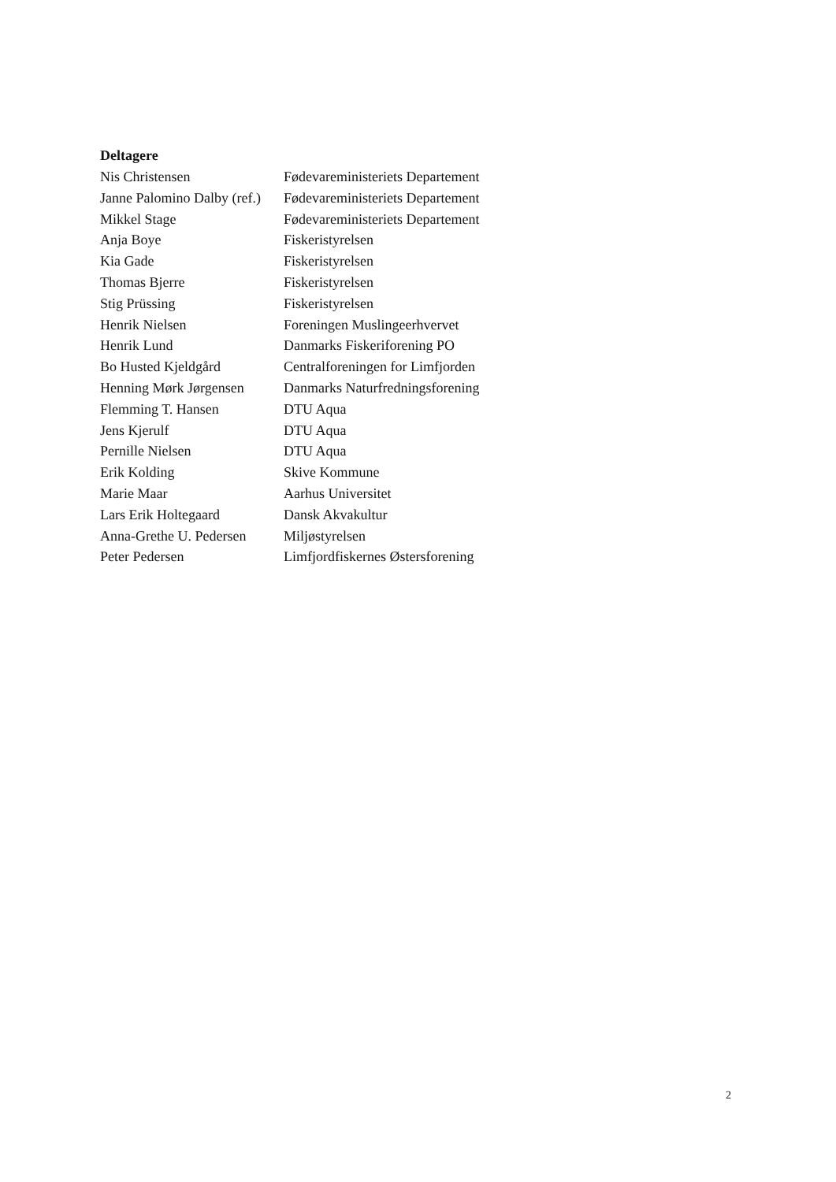Deltagere
| Nis Christensen | Fødevareministeriets Departement |
| Janne Palomino Dalby (ref.) | Fødevareministeriets Departement |
| Mikkel Stage | Fødevareministeriets Departement |
| Anja Boye | Fiskeristyrelsen |
| Kia Gade | Fiskeristyrelsen |
| Thomas Bjerre | Fiskeristyrelsen |
| Stig Prüssing | Fiskeristyrelsen |
| Henrik Nielsen | Foreningen Muslingeerhvervet |
| Henrik Lund | Danmarks Fiskeriforening PO |
| Bo Husted Kjeldgård | Centralforeningen for Limfjorden |
| Henning Mørk Jørgensen | Danmarks Naturfredningsforening |
| Flemming T. Hansen | DTU Aqua |
| Jens Kjerulf | DTU Aqua |
| Pernille Nielsen | DTU Aqua |
| Erik Kolding | Skive Kommune |
| Marie Maar | Aarhus Universitet |
| Lars Erik Holtegaard | Dansk Akvakultur |
| Anna-Grethe U. Pedersen | Miljøstyrelsen |
| Peter Pedersen | Limfjordfiskernes Østersforening |
2